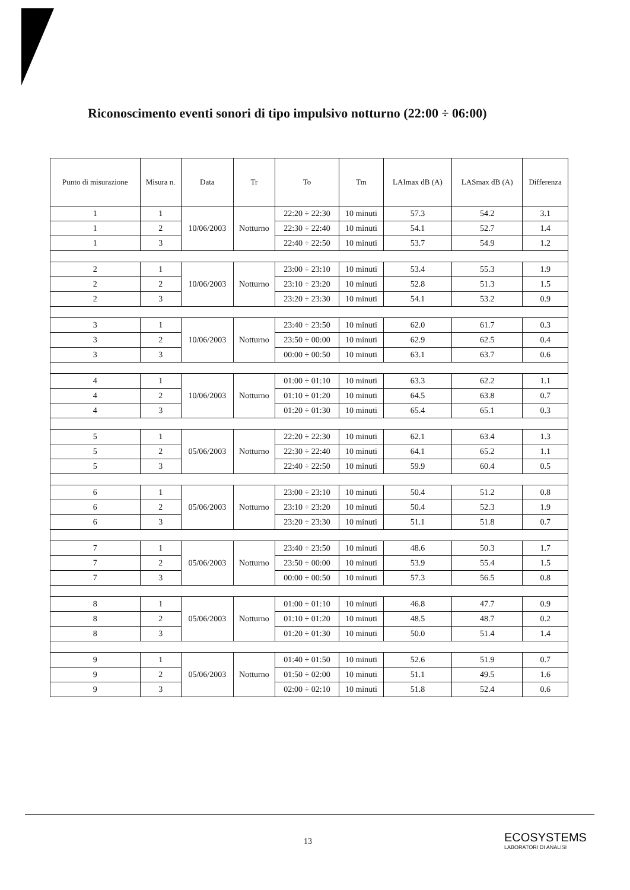Riconoscimento eventi sonori di tipo impulsivo notturno (22:00 ÷ 06:00)
| Punto di misurazione | Misura n. | Data | Tr | To | Tm | LAImax dB (A) | LASmax dB (A) | Differenza |
| --- | --- | --- | --- | --- | --- | --- | --- | --- |
| 1 | 1 | 10/06/2003 | Notturno | 22:20 ÷ 22:30 | 10 minuti | 57.3 | 54.2 | 3.1 |
| 1 | 2 | | | 22:30 ÷ 22:40 | 10 minuti | 54.1 | 52.7 | 1.4 |
| 1 | 3 | | | 22:40 ÷ 22:50 | 10 minuti | 53.7 | 54.9 | 1.2 |
| 2 | 1 | 10/06/2003 | Notturno | 23:00 ÷ 23:10 | 10 minuti | 53.4 | 55.3 | 1.9 |
| 2 | 2 | | | 23:10 ÷ 23:20 | 10 minuti | 52.8 | 51.3 | 1.5 |
| 2 | 3 | | | 23:20 ÷ 23:30 | 10 minuti | 54.1 | 53.2 | 0.9 |
| 3 | 1 | 10/06/2003 | Notturno | 23:40 ÷ 23:50 | 10 minuti | 62.0 | 61.7 | 0.3 |
| 3 | 2 | | | 23:50 ÷ 00:00 | 10 minuti | 62.9 | 62.5 | 0.4 |
| 3 | 3 | | | 00:00 ÷ 00:50 | 10 minuti | 63.1 | 63.7 | 0.6 |
| 4 | 1 | 10/06/2003 | Notturno | 01:00 ÷ 01:10 | 10 minuti | 63.3 | 62.2 | 1.1 |
| 4 | 2 | | | 01:10 ÷ 01:20 | 10 minuti | 64.5 | 63.8 | 0.7 |
| 4 | 3 | | | 01:20 ÷ 01:30 | 10 minuti | 65.4 | 65.1 | 0.3 |
| 5 | 1 | 05/06/2003 | Notturno | 22:20 ÷ 22:30 | 10 minuti | 62.1 | 63.4 | 1.3 |
| 5 | 2 | | | 22:30 ÷ 22:40 | 10 minuti | 64.1 | 65.2 | 1.1 |
| 5 | 3 | | | 22:40 ÷ 22:50 | 10 minuti | 59.9 | 60.4 | 0.5 |
| 6 | 1 | 05/06/2003 | Notturno | 23:00 ÷ 23:10 | 10 minuti | 50.4 | 51.2 | 0.8 |
| 6 | 2 | | | 23:10 ÷ 23:20 | 10 minuti | 50.4 | 52.3 | 1.9 |
| 6 | 3 | | | 23:20 ÷ 23:30 | 10 minuti | 51.1 | 51.8 | 0.7 |
| 7 | 1 | 05/06/2003 | Notturno | 23:40 ÷ 23:50 | 10 minuti | 48.6 | 50.3 | 1.7 |
| 7 | 2 | | | 23:50 ÷ 00:00 | 10 minuti | 53.9 | 55.4 | 1.5 |
| 7 | 3 | | | 00:00 ÷ 00:50 | 10 minuti | 57.3 | 56.5 | 0.8 |
| 8 | 1 | 05/06/2003 | Notturno | 01:00 ÷ 01:10 | 10 minuti | 46.8 | 47.7 | 0.9 |
| 8 | 2 | | | 01:10 ÷ 01:20 | 10 minuti | 48.5 | 48.7 | 0.2 |
| 8 | 3 | | | 01:20 ÷ 01:30 | 10 minuti | 50.0 | 51.4 | 1.4 |
| 9 | 1 | 05/06/2003 | Notturno | 01:40 ÷ 01:50 | 10 minuti | 52.6 | 51.9 | 0.7 |
| 9 | 2 | | | 01:50 ÷ 02:00 | 10 minuti | 51.1 | 49.5 | 1.6 |
| 9 | 3 | | | 02:00 ÷ 02:10 | 10 minuti | 51.8 | 52.4 | 0.6 |
13
ECOSYSTEMS
LABORATORI DI ANALISI